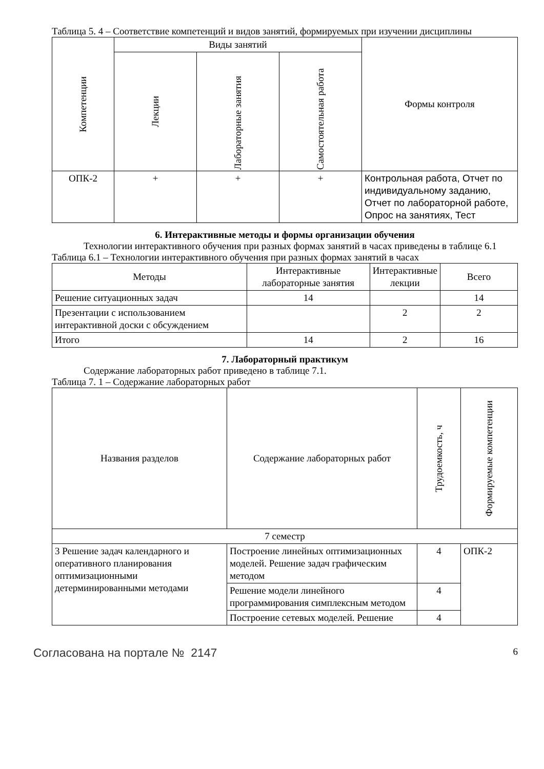Таблица 5. 4 – Соответствие компетенций и видов занятий, формируемых при изучении дисциплины
| Компетенции | Виды занятий | | | Формы контроля |
| --- | --- | --- | --- | --- |
| | Лекции | Лабораторные занятия | Самостоятельная работа | |
| ОПК-2 | + | + | + | Контрольная работа, Отчет по индивидуальному заданию, Отчет по лабораторной работе, Опрос на занятиях, Тест |
6. Интерактивные методы и формы организации обучения
Технологии интерактивного обучения при разных формах занятий в часах приведены в таблице 6.1
Таблица 6.1 – Технологии интерактивного обучения при разных формах занятий в часах
| Методы | Интерактивные лабораторные занятия | Интерактивные лекции | Всего |
| --- | --- | --- | --- |
| Решение ситуационных задач | 14 | | 14 |
| Презентации с использованием интерактивной доски с обсуждением | | 2 | 2 |
| Итого | 14 | 2 | 16 |
7. Лабораторный практикум
Содержание лабораторных работ приведено в таблице 7.1.
Таблица 7. 1 – Содержание лабораторных работ
| Названия разделов | Содержание лабораторных работ | Трудоемкость, ч | Формируемые компетенции |
| --- | --- | --- | --- |
| 7 семестр | | | |
| 3 Решение задач календарного и оперативного планирования оптимизационными детерминированными методами | Построение линейных оптимизационных моделей. Решение задач графическим методом | 4 | ОПК-2 |
| | Решение модели линейного программирования симплексным методом | 4 | |
| | Построение сетевых моделей. Решение | 4 | |
Согласована на портале № 2147 6